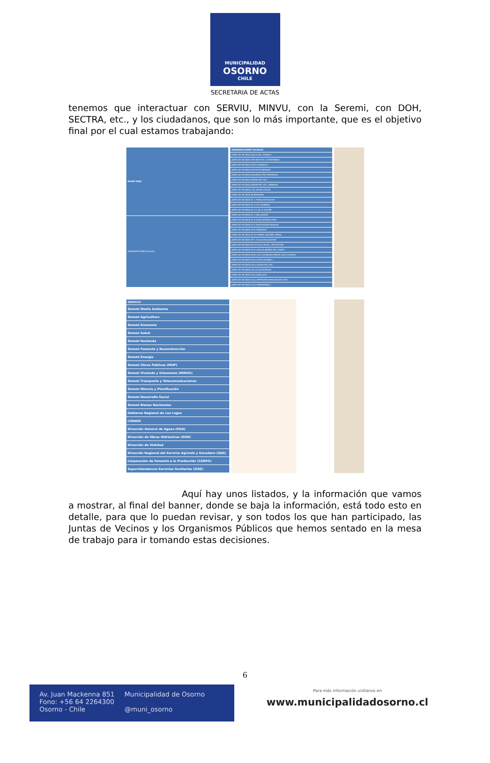MUNICIPALIDAD
OSORNO
CHILE
SECRETARIA DE ACTAS
tenemos que interactuar con SERVIU, MINVU, con la Seremi, con DOH, SECTRA, etc., y los ciudadanos, que son lo más importante, que es el objetivo final por el cual estamos trabajando:
| RAHUE BAJO |
| --- |
| ORGANIZACIONES (listado) |
| ORGANIZACIONES SOCIALES |
| --- |
| JUNTA DE VECINOS VALLE DEL CEDRON |
| JUNTA DE VECINOS 3ER SECTOR V CENTENARIO |
| JUNTA DE VECINOS ALTO OSORNO III |
| JUNTA DE VECINOS ALTOS DE MIRASUR |
| JUNTA DE VECINOS EDUARDO FREI MONTALVA |
| JUNTA DE VECINOS JARDIN DEL SOL |
| JUNTA DE VECINOS JARDIN DEL SOL, MIRASUR |
| JUNTA DE VECINOS LAS VEGAS CHICAS |
| JUNTA DE VECINOS MURRINUMO |
| JUNTA DE VECINOS N° 1 POBLACION ALDAY |
| JUNTA DE VECINOS N° 23 EL ROMERAL |
| JUNTA DE VECINOS N° 23 VILLA ALEGRE |
| JUNTA DE VECINOS N° 4 BELLAVISTA |
| JUNTA DE VECINOS N° 6 JUAN ANTONIO RIOS |
| JUNTA DE VECINOS N°2 DAVID ROSAS BURGOS |
| JUNTA DE VECINOS N°6 FORRAHUE |
| JUNTA DE VECINOS Nº 07 PEDRO AGUIRRE CERDA |
| JUNTA DE VECINOS Nº 1 VILLA QUILACAHUIN |
| JUNTA DE VECINOS Nº 20 VILLA SOFIA, 1ER SECTOR |
| JUNTA DE VECINOS Nº 8 CARLOS IBAÑEZ DEL CAMPO |
| JUNTA DE VECINOS Nº20 VILLA ALMAGRO RAHUE ALTO OSORNO |
| JUNTA DE VECINOS VILLA ALTO OSORNO I |
| JUNTA DE VECINOS VILLA ALTOS DEL SOL |
| JUNTA DE VECINOS VILLA LOS ESTEROS |
| JUNTA DE VECINOS VILLA MALLECO |
| JUNTA DE VECINOS VILLA METROPOLITANA RAHUE ALTO |
| JUNTA DE VECINOS VILLA PANORAMICA |
| SERVICIO |
| --- |
| Seremi Medio Ambiente |
| Seremi Agricultura |
| Seremi Economia |
| Seremi Salud |
| Seremi Hacienda |
| Seremi Fomento y Reconstrucción |
| Seremi Energia |
| Seremi Obras Publicas (MOP) |
| Seremi Vivienda y Urbanismo (MINVU) |
| Seremi Transporte y Telecomunicaciones |
| Seremi Mineria y Planificación |
| Seremi Desarrollo Social |
| Seremi Bienes Nacionales |
| Gobierno Regional de Los Lagos |
| CONADI |
| Dirección General de Aguas (DGA) |
| Dirección de Obras Hidráulicas (DOH) |
| Dirección de Vialidad |
| Dirección Regional del Servicio Agrícola y Ganadero (SAG) |
| Corporación de Fomento a la Producción (CORFO) |
| Superintendencia Servicios Sanitarios (SISS) |
Aquí hay unos listados, y la información que vamos a mostrar, al final del banner, donde se baja la información, está todo esto en detalle, para que lo puedan revisar, y son todos los que han participado, las Juntas de Vecinos y los Organismos Públicos que hemos sentado en la mesa de trabajo para ir tomando estas decisiones.
6
Av. Juan Mackenna 851
Fono: +56 64 2264300
Osorno - Chile
Municipalidad de Osorno
@muni_osorno
Para más información visítanos en
www.municipalidadosorno.cl